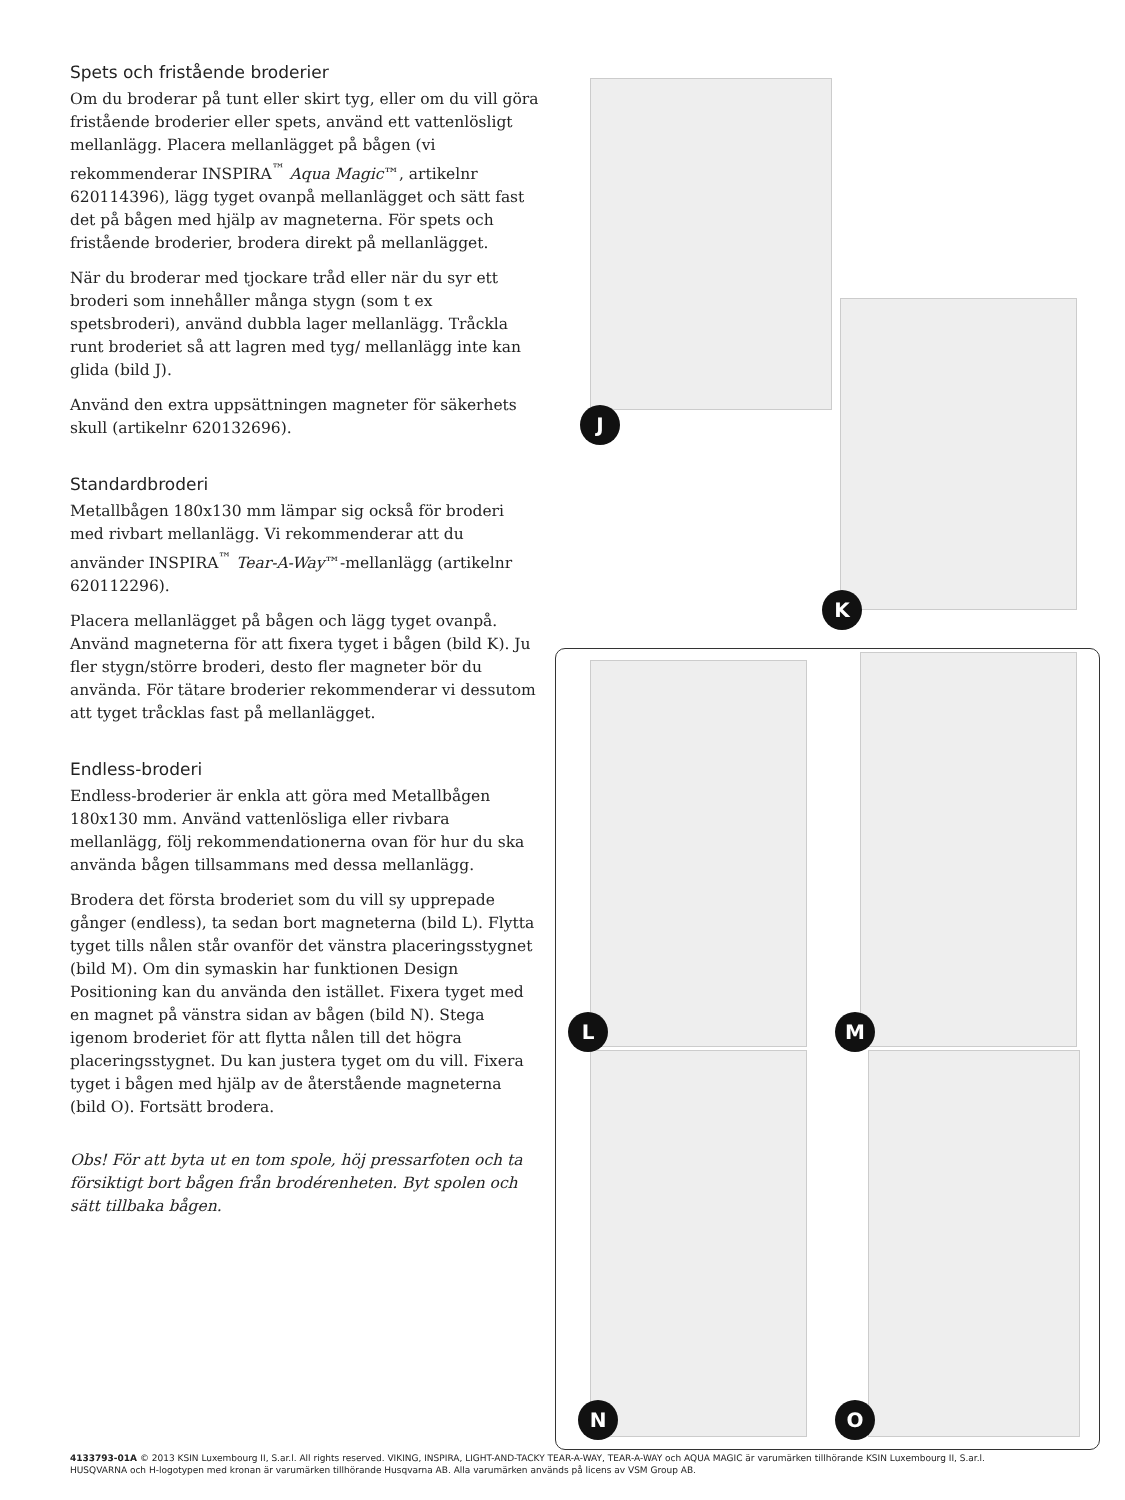Spets och fristående broderier
Om du broderar på tunt eller skirt tyg, eller om du vill göra fristående broderier eller spets, använd ett vattenlösligt mellanlägg. Placera mellanlägget på bågen (vi rekommenderar INSPIRA<sup>™</sup> Aqua Magic™, artikelnr 620114396), lägg tyget ovanpå mellanlägget och sätt fast det på bågen med hjälp av magneterna. För spets och fristående broderier, brodera direkt på mellanlägget.
När du broderar med tjockare tråd eller när du syr ett broderi som innehåller många stygn (som t ex spetsbroderi), använd dubbla lager mellanlägg. Tråckla runt broderiet så att lagren med tyg/ mellanlägg inte kan glida (bild J).
Använd den extra uppsättningen magneter för säkerhets skull (artikelnr 620132696).
Standardbroderi
Metallbågen 180x130 mm lämpar sig också för broderi med rivbart mellanlägg. Vi rekommenderar att du använder INSPIRA<sup>™</sup> Tear-A-Way™-mellanlägg (artikelnr 620112296).
Placera mellanlägget på bågen och lägg tyget ovanpå. Använd magneterna för att fixera tyget i bågen (bild K). Ju fler stygn/större broderi, desto fler magneter bör du använda. För tätare broderier rekommenderar vi dessutom att tyget tråcklas fast på mellanlägget.
Endless-broderi
Endless-broderier är enkla att göra med Metallbågen 180x130 mm. Använd vattenlösliga eller rivbara mellanlägg, följ rekommendationerna ovan för hur du ska använda bågen tillsammans med dessa mellanlägg.
Brodera det första broderiet som du vill sy upprepade gånger (endless), ta sedan bort magneterna (bild L). Flytta tyget tills nålen står ovanför det vänstra placeringsstygnet (bild M). Om din symaskin har funktionen Design Positioning kan du använda den istället. Fixera tyget med en magnet på vänstra sidan av bågen (bild N). Stega igenom broderiet för att flytta nålen till det högra placeringsstygnet. Du kan justera tyget om du vill. Fixera tyget i bågen med hjälp av de återstående magneterna (bild O). Fortsätt brodera.
Obs! För att byta ut en tom spole, höj pressarfoten och ta försiktigt bort bågen från brodérenheten. Byt spolen och sätt tillbaka bågen.
J
K
L M
N O
4133793-01A © 2013 KSIN Luxembourg II, S.ar.l. All rights reserved. VIKING, INSPIRA, LIGHT-AND-TACKY TEAR-A-WAY, TEAR-A-WAY och AQUA MAGIC är varumärken tillhörande KSIN Luxembourg II, S.ar.l.
HUSQVARNA och H-logotypen med kronan är varumärken tillhörande Husqvarna AB. Alla varumärken används på licens av VSM Group AB.